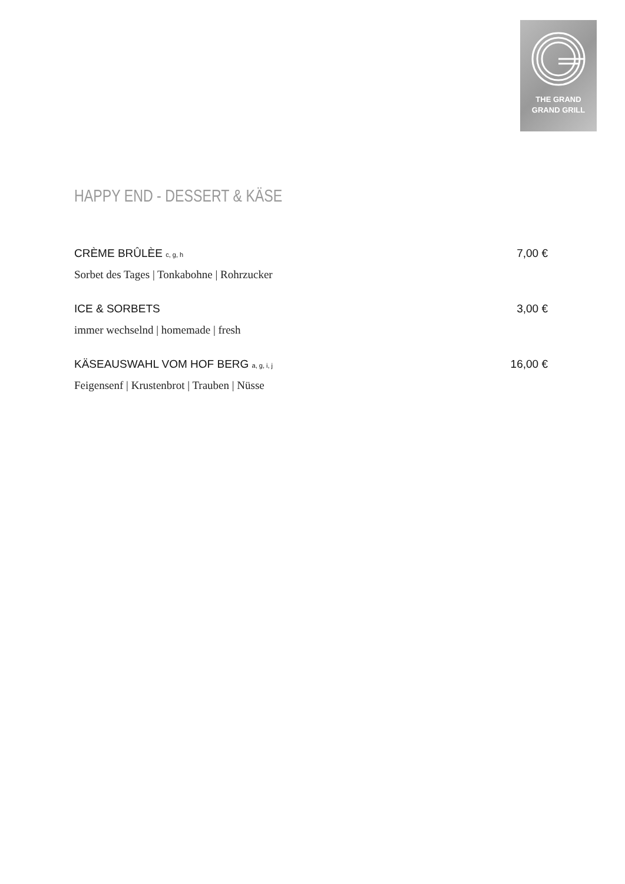THE GRAND
GRAND GRILL
HAPPY END - DESSERT & KÄSE
CRÈME BRÛLÈE c, g, h 7,00 €
Sorbet des Tages | Tonkabohne | Rohrzucker
ICE & SORBETS 3,00 €
immer wechselnd | homemade | fresh
KÄSEAUSWAHL VOM HOF BERG a, g, i, j 16,00 €
Feigensenf | Krustenbrot | Trauben | Nüsse